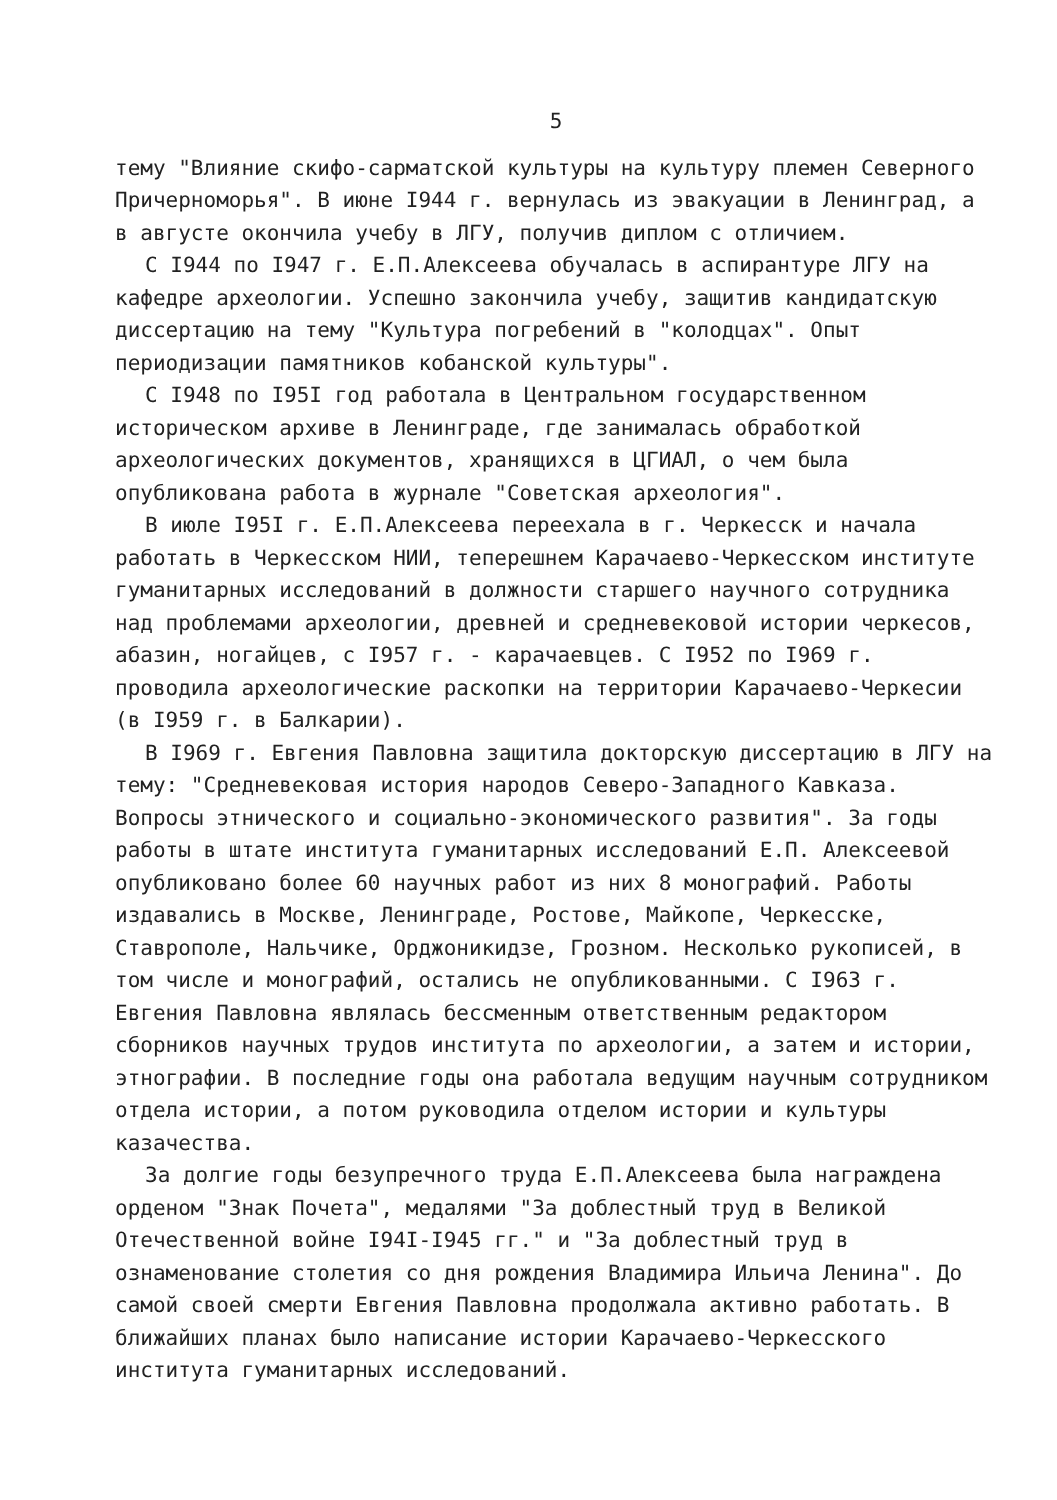5
тему "Влияние скифо-сарматской культуры на культуру племен Северного Причерноморья". В июне I944 г. вернулась из эвакуации в Ленинград, а в августе окончила учебу в ЛГУ, получив диплом с отличием.
С I944 по I947 г. Е.П.Алексеева обучалась в аспирантуре ЛГУ на кафедре археологии. Успешно закончила учебу, защитив кандидатскую диссертацию на тему "Культура погребений в "колодцах". Опыт периодизации памятников кобанской культуры".
С I948 по I95I год работала в Центральном государственном историческом архиве в Ленинграде, где занималась обработкой археологических документов, хранящихся в ЦГИАЛ, о чем была опубликована работа в журнале "Советская археология".
В июле I95I г. Е.П.Алексеева переехала в г. Черкесск и начала работать в Черкесском НИИ, теперешнем Карачаево-Черкесском институте гуманитарных исследований в должности старшего научного сотрудника над проблемами археологии, древней и средневековой истории черкесов, абазин, ногайцев, с I957 г. - карачаевцев. С I952 по I969 г. проводила археологические раскопки на территории Карачаево-Черкесии (в I959 г. в Балкарии).
В I969 г. Евгения Павловна защитила докторскую диссертацию в ЛГУ на тему: "Средневековая история народов Северо-Западного Кавказа. Вопросы этнического и социально-экономического развития". За годы работы в штате института гуманитарных исследований Е.П. Алексеевой опубликовано более 60 научных работ из них 8 монографий. Работы издавались в Москве, Ленинграде, Ростове, Майкопе, Черкесске, Ставрополе, Нальчике, Орджоникидзе, Грозном. Несколько рукописей, в том числе и монографий, остались не опубликованными. С I963 г. Евгения Павловна являлась бессменным ответственным редактором сборников научных трудов института по археологии, а затем и истории, этнографии. В последние годы она работала ведущим научным сотрудником отдела истории, а потом руководила отделом истории и культуры казачества.
За долгие годы безупречного труда Е.П.Алексеева была награждена орденом "Знак Почета", медалями "За доблестный труд в Великой Отечественной войне I94I-I945 гг." и "За доблестный труд в ознаменование столетия со дня рождения Владимира Ильича Ленина". До самой своей смерти Евгения Павловна продолжала активно работать. В ближайших планах было написание истории Карачаево-Черкесского института гуманитарных исследований.